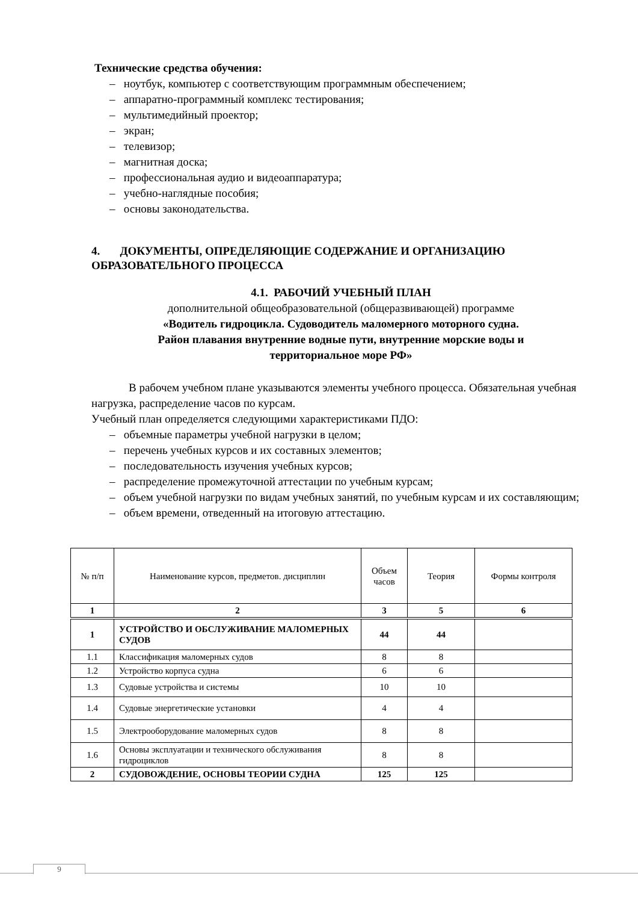Технические средства обучения:
– ноутбук, компьютер с соответствующим программным обеспечением;
– аппаратно-программный комплекс тестирования;
– мультимедийный проектор;
– экран;
– телевизор;
– магнитная доска;
– профессиональная аудио и видеоаппаратура;
– учебно-наглядные пособия;
– основы законодательства.
4. ДОКУМЕНТЫ, ОПРЕДЕЛЯЮЩИЕ СОДЕРЖАНИЕ И ОРГАНИЗАЦИЮ ОБРАЗОВАТЕЛЬНОГО ПРОЦЕССА
4.1. РАБОЧИЙ УЧЕБНЫЙ ПЛАН
дополнительной общеобразовательной (общеразвивающей) программе
«Водитель гидроцикла. Судоводитель маломерного моторного судна.
Район плавания внутренние водные пути, внутренние морские воды и
территориальное море РФ»
В рабочем учебном плане указываются элементы учебного процесса. Обязательная учебная нагрузка, распределение часов по курсам.
Учебный план определяется следующими характеристиками ПДО:
– объемные параметры учебной нагрузки в целом;
– перечень учебных курсов и их составных элементов;
– последовательность изучения учебных курсов;
– распределение промежуточной аттестации по учебным курсам;
– объем учебной нагрузки по видам учебных занятий, по учебным курсам и их составляющим;
– объем времени, отведенный на итоговую аттестацию.
| № п/п | Наименование курсов, предметов. дисциплин | Объем часов | Теория | Формы контроля |
| --- | --- | --- | --- | --- |
| 1 | 2 | 3 | 5 | 6 |
| 1 | УСТРОЙСТВО И ОБСЛУЖИВАНИЕ МАЛОМЕРНЫХ СУДОВ | 44 | 44 | |
| 1.1 | Классификация маломерных судов | 8 | 8 | |
| 1.2 | Устройство корпуса судна | 6 | 6 | |
| 1.3 | Судовые устройства и системы | 10 | 10 | |
| 1.4 | Судовые энергетические установки | 4 | 4 | |
| 1.5 | Электрооборудование маломерных судов | 8 | 8 | |
| 1.6 | Основы эксплуатации и технического обслуживания гидроциклов | 8 | 8 | |
| 2 | СУДОВОЖДЕНИЕ, ОСНОВЫ ТЕОРИИ СУДНА | 125 | 125 | |
9